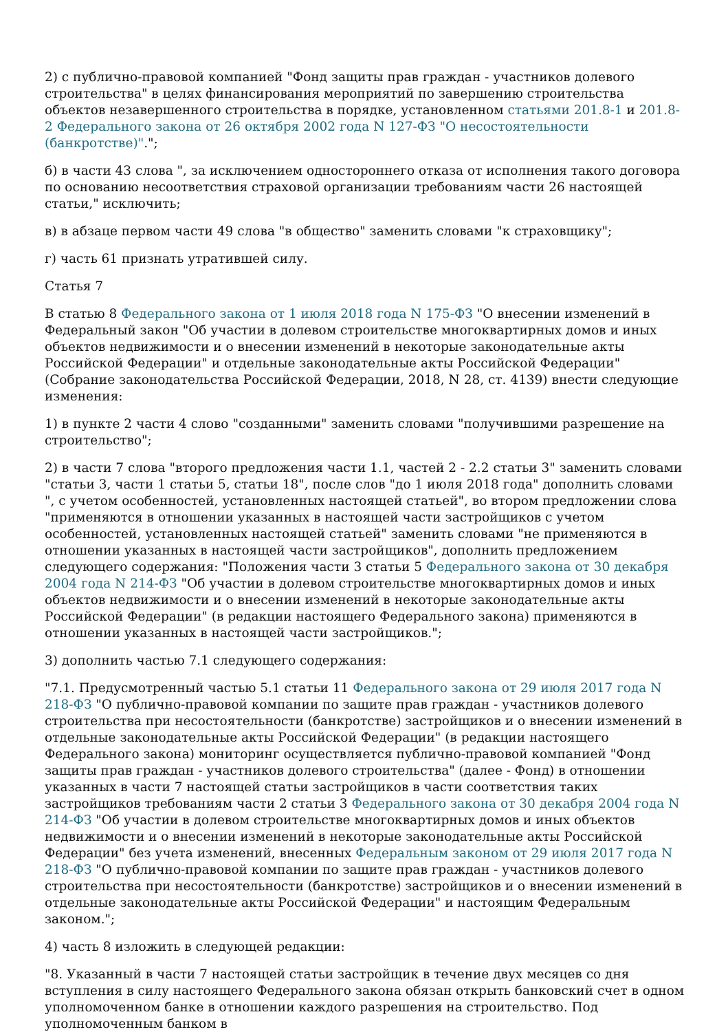2) с публично-правовой компанией "Фонд защиты прав граждан - участников долевого строительства" в целях финансирования мероприятий по завершению строительства объектов незавершенного строительства в порядке, установленном статьями 201.8-1 и 201.8-2 Федерального закона от 26 октября 2002 года N 127-ФЗ "О несостоятельности (банкротстве)".";
б) в части 43 слова ", за исключением одностороннего отказа от исполнения такого договора по основанию несоответствия страховой организации требованиям части 26 настоящей статьи," исключить;
в) в абзаце первом части 49 слова "в общество" заменить словами "к страховщику";
г) часть 61 признать утратившей силу.
Статья 7
В статью 8 Федерального закона от 1 июля 2018 года N 175-ФЗ "О внесении изменений в Федеральный закон "Об участии в долевом строительстве многоквартирных домов и иных объектов недвижимости и о внесении изменений в некоторые законодательные акты Российской Федерации" и отдельные законодательные акты Российской Федерации" (Собрание законодательства Российской Федерации, 2018, N 28, ст. 4139) внести следующие изменения:
1) в пункте 2 части 4 слово "созданными" заменить словами "получившими разрешение на строительство";
2) в части 7 слова "второго предложения части 1.1, частей 2 - 2.2 статьи 3" заменить словами "статьи 3, части 1 статьи 5, статьи 18", после слов "до 1 июля 2018 года" дополнить словами ", с учетом особенностей, установленных настоящей статьей", во втором предложении слова "применяются в отношении указанных в настоящей части застройщиков с учетом особенностей, установленных настоящей статьей" заменить словами "не применяются в отношении указанных в настоящей части застройщиков", дополнить предложением следующего содержания: "Положения части 3 статьи 5 Федерального закона от 30 декабря 2004 года N 214-ФЗ "Об участии в долевом строительстве многоквартирных домов и иных объектов недвижимости и о внесении изменений в некоторые законодательные акты Российской Федерации" (в редакции настоящего Федерального закона) применяются в отношении указанных в настоящей части застройщиков.";
3) дополнить частью 7.1 следующего содержания:
"7.1. Предусмотренный частью 5.1 статьи 11 Федерального закона от 29 июля 2017 года N 218-ФЗ "О публично-правовой компании по защите прав граждан - участников долевого строительства при несостоятельности (банкротстве) застройщиков и о внесении изменений в отдельные законодательные акты Российской Федерации" (в редакции настоящего Федерального закона) мониторинг осуществляется публично-правовой компанией "Фонд защиты прав граждан - участников долевого строительства" (далее - Фонд) в отношении указанных в части 7 настоящей статьи застройщиков в части соответствия таких застройщиков требованиям части 2 статьи 3 Федерального закона от 30 декабря 2004 года N 214-ФЗ "Об участии в долевом строительстве многоквартирных домов и иных объектов недвижимости и о внесении изменений в некоторые законодательные акты Российской Федерации" без учета изменений, внесенных Федеральным законом от 29 июля 2017 года N 218-ФЗ "О публично-правовой компании по защите прав граждан - участников долевого строительства при несостоятельности (банкротстве) застройщиков и о внесении изменений в отдельные законодательные акты Российской Федерации" и настоящим Федеральным законом.";
4) часть 8 изложить в следующей редакции:
"8. Указанный в части 7 настоящей статьи застройщик в течение двух месяцев со дня вступления в силу настоящего Федерального закона обязан открыть банковский счет в одном уполномоченном банке в отношении каждого разрешения на строительство. Под уполномоченным банком в